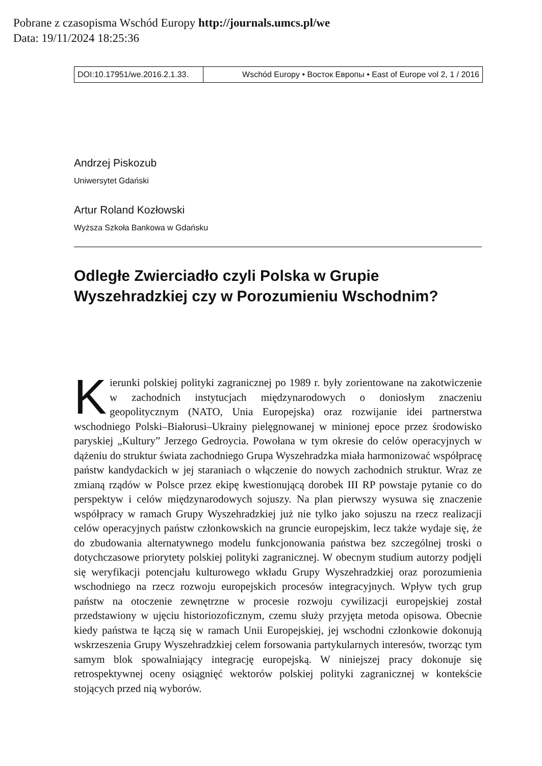Pobrane z czasopisma Wschód Europy http://journals.umcs.pl/we
Data: 19/11/2024 18:25:36
DOI:10.17951/we.2016.2.1.33.
Wschód Europy • Восток Европы • East of Europe vol 2, 1 / 2016
Andrzej Piskozub
Uniwersytet Gdański
Artur Roland Kozłowski
Wyższa Szkoła Bankowa w Gdańsku
Odległe Zwierciadło czyli Polska w Grupie Wyszehradzkiej czy w Porozumieniu Wschodnim?
Kierunki polskiej polityki zagranicznej po 1989 r. były zorientowane na zakotwiczenie w zachodnich instytucjach międzynarodowych o doniosłym znaczeniu geopolitycznym (NATO, Unia Europejska) oraz rozwijanie idei partnerstwa wschodniego Polski–Białorusi–Ukrainy pielęgnowanej w minionej epoce przez środowisko paryskiej „Kultury” Jerzego Gedroycia. Powołana w tym okresie do celów operacyjnych w dążeniu do struktur świata zachodniego Grupa Wyszehradzka miała harmonizować współpracę państw kandydackich w jej staraniach o włączenie do nowych zachodnich struktur. Wraz ze zmianą rządów w Polsce przez ekipę kwestionującą dorobek III RP powstaje pytanie co do perspektyw i celów międzynarodowych sojuszy. Na plan pierwszy wysuwa się znaczenie współpracy w ramach Grupy Wyszehradzkiej już nie tylko jako sojuszu na rzecz realizacji celów operacyjnych państw członkowskich na gruncie europejskim, lecz także wydaje się, że do zbudowania alternatywnego modelu funkcjonowania państwa bez szczególnej troski o dotychczasowe priorytety polskiej polityki zagranicznej. W obecnym studium autorzy podjęli się weryfikacji potencjału kulturowego wkładu Grupy Wyszehradzkiej oraz porozumienia wschodniego na rzecz rozwoju europejskich procesów integracyjnych. Wpływ tych grup państw na otoczenie zewnętrzne w procesie rozwoju cywilizacji europejskiej został przedstawiony w ujęciu historiozoficznym, czemu służy przyjęta metoda opisowa. Obecnie kiedy państwa te łączą się w ramach Unii Europejskiej, jej wschodni członkowie dokonują wskrzeszenia Grupy Wyszehradzkiej celem forsowania partykularnych interesów, tworząc tym samym blok spowalniający integrację europejską. W niniejszej pracy dokonuje się retrospektywnej oceny osiągnięć wektorów polskiej polityki zagranicznej w kontekście stojących przed nią wyborów.